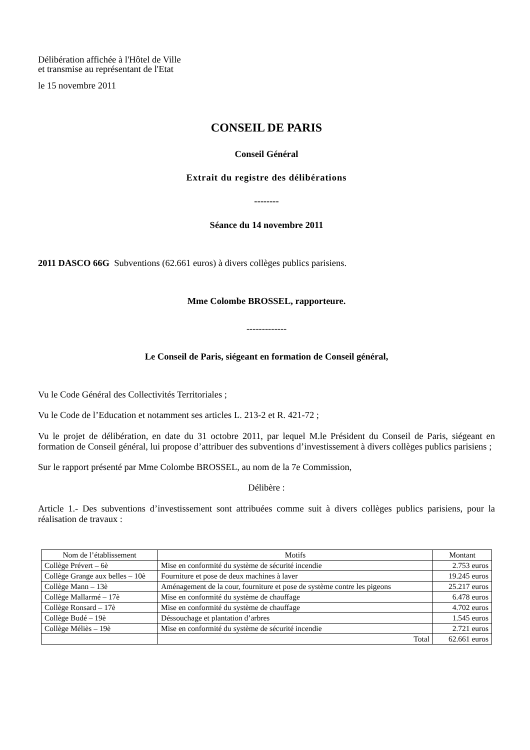Délibération affichée à l'Hôtel de Ville
et transmise au représentant de l'Etat
le 15 novembre 2011
CONSEIL DE PARIS
Conseil Général
Extrait du registre des délibérations
--------
Séance du 14 novembre 2011
2011 DASCO 66G Subventions (62.661 euros) à divers collèges publics parisiens.
Mme Colombe BROSSEL, rapporteure.
-------------
Le Conseil de Paris, siégeant en formation de Conseil général,
Vu le Code Général des Collectivités Territoriales ;
Vu le Code de l’Education et notamment ses articles L. 213-2 et R. 421-72 ;
Vu le projet de délibération, en date du 31 octobre 2011, par lequel M.le Président du Conseil de Paris, siégeant en formation de Conseil général, lui propose d’attribuer des subventions d’investissement à divers collèges publics parisiens ;
Sur le rapport présenté par Mme Colombe BROSSEL, au nom de la 7e Commission,
Délibère :
Article 1.- Des subventions d’investissement sont attribuées comme suit à divers collèges publics parisiens, pour la réalisation de travaux :
| Nom de l’établissement | Motifs | Montant |
| --- | --- | --- |
| Collège Prévert – 6è | Mise en conformité du système de sécurité incendie | 2.753 euros |
| Collège Grange aux belles – 10è | Fourniture et pose de deux machines à laver | 19.245 euros |
| Collège Mann – 13è | Aménagement de la cour, fourniture et pose de système contre les pigeons | 25.217 euros |
| Collège Mallarmé – 17è | Mise en conformité du système de chauffage | 6.478 euros |
| Collège Ronsard – 17è | Mise en conformité du système de chauffage | 4.702 euros |
| Collège Budé – 19è | Déssouchage et plantation d’arbres | 1.545 euros |
| Collège Méliès – 19è | Mise en conformité du système de sécurité incendie | 2.721 euros |
| | Total | 62.661 euros |